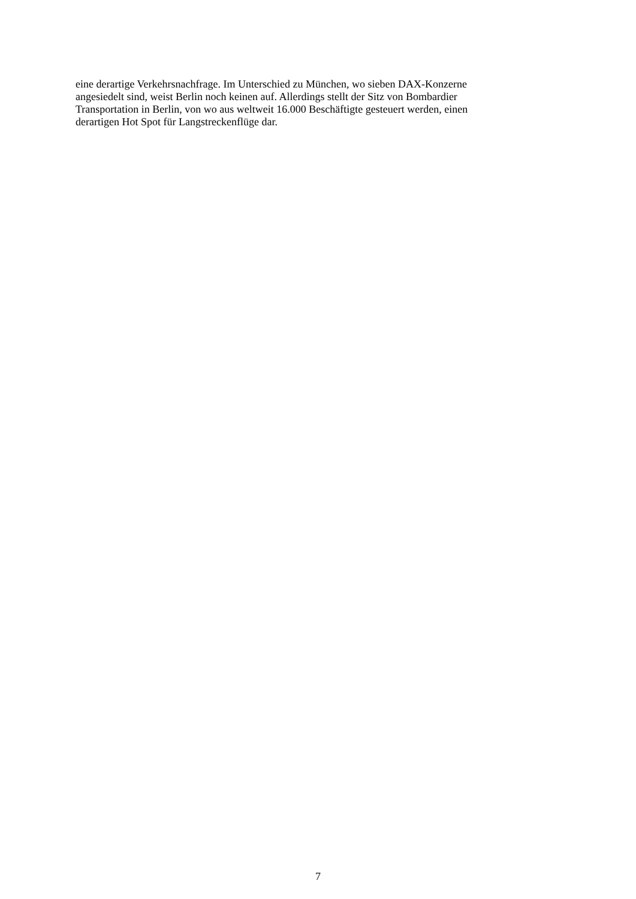eine derartige Verkehrsnachfrage. Im Unterschied zu München, wo sieben DAX-Konzerne
angesiedelt sind, weist Berlin noch keinen auf. Allerdings stellt der Sitz von Bombardier
Transportation in Berlin, von wo aus weltweit 16.000 Beschäftigte gesteuert werden, einen
derartigen Hot Spot für Langstreckenflüge dar.
7